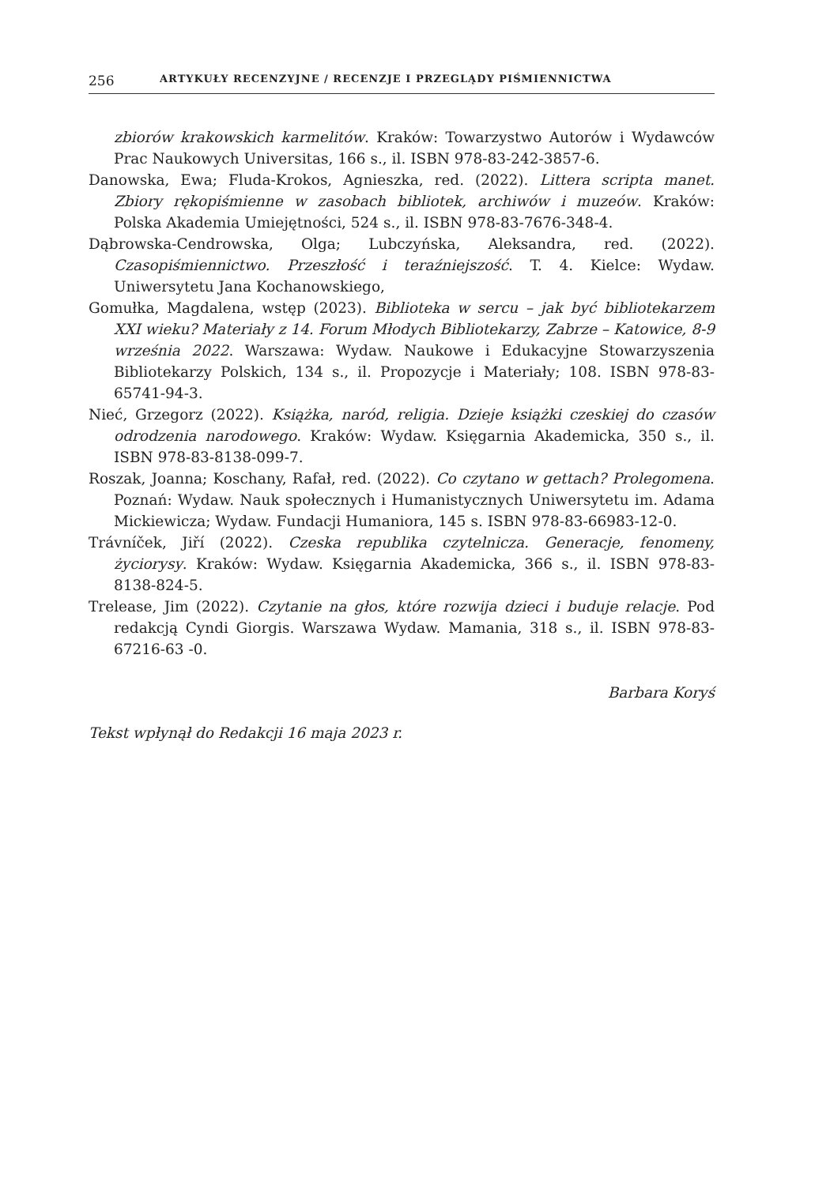256 ARTYKUŁY RECENZYJNE / RECENZJE I PRZEGLĄDY PIŚMIENNICTWA
zbiorów krakowskich karmelitów. Kraków: Towarzystwo Autorów i Wydawców Prac Naukowych Universitas, 166 s., il. ISBN 978-83-242-3857-6.
Danowska, Ewa; Fluda-Krokos, Agnieszka, red. (2022). Littera scripta manet. Zbiory rękopiśmienne w zasobach bibliotek, archiwów i muzeów. Kraków: Polska Akademia Umiejętności, 524 s., il. ISBN 978-83-7676-348-4.
Dąbrowska-Cendrowska, Olga; Lubczyńska, Aleksandra, red. (2022). Czasopiśmiennictwo. Przeszłość i teraźniejszość. T. 4. Kielce: Wydaw. Uniwersytetu Jana Kochanowskiego,
Gomułka, Magdalena, wstęp (2023). Biblioteka w sercu – jak być bibliotekarzem XXI wieku? Materiały z 14. Forum Młodych Bibliotekarzy, Zabrze – Katowice, 8-9 września 2022. Warszawa: Wydaw. Naukowe i Edukacyjne Stowarzyszenia Bibliotekarzy Polskich, 134 s., il. Propozycje i Materiały; 108. ISBN 978-83-65741-94-3.
Nieć, Grzegorz (2022). Książka, naród, religia. Dzieje książki czeskiej do czasów odrodzenia narodowego. Kraków: Wydaw. Księgarnia Akademicka, 350 s., il. ISBN 978-83-8138-099-7.
Roszak, Joanna; Koschany, Rafał, red. (2022). Co czytano w gettach? Prolegomena. Poznań: Wydaw. Nauk społecznych i Humanistycznych Uniwersytetu im. Adama Mickiewicza; Wydaw. Fundacji Humaniora, 145 s. ISBN 978-83-66983-12-0.
Trávníček, Jiří (2022). Czeska republika czytelnicza. Generacje, fenomeny, życiorysy. Kraków: Wydaw. Księgarnia Akademicka, 366 s., il. ISBN 978-83-8138-824-5.
Trelease, Jim (2022). Czytanie na głos, które rozwija dzieci i buduje relacje. Pod redakcją Cyndi Giorgis. Warszawa Wydaw. Mamania, 318 s., il. ISBN 978-83-67216-63 -0.
Barbara Koryś
Tekst wpłynął do Redakcji 16 maja 2023 r.